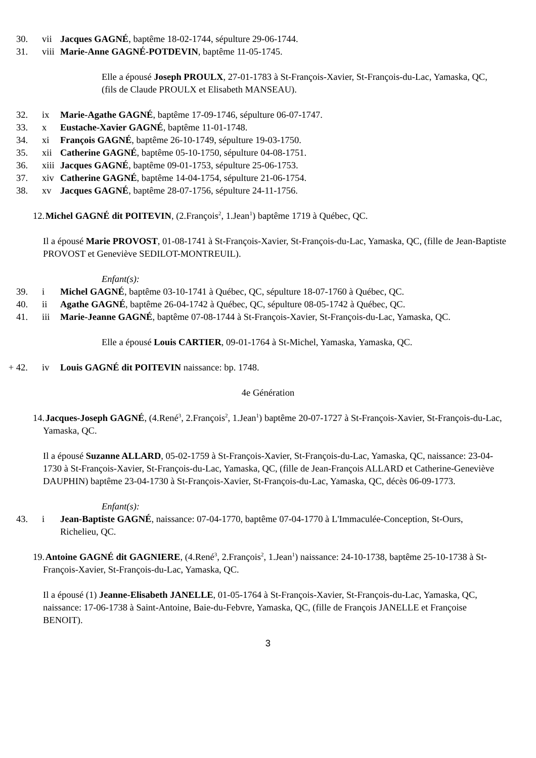30. vii Jacques GAGNÉ, baptême 18-02-1744, sépulture 29-06-1744.
31. viii
Marie-Anne GAGNÉ-POTDEVIN, baptême 11-05-1745.
Elle a épousé Joseph PROULX, 27-01-1783 à St-François-Xavier, St-François-du-Lac, Yamaska, QC, (fils de Claude PROULX et Elisabeth MANSEAU).
32. ix Marie-Agathe GAGNÉ, baptême 17-09-1746, sépulture 06-07-1747.
33. x Eustache-Xavier GAGNÉ, baptême 11-01-1748.
34. xi François GAGNÉ, baptême 26-10-1749, sépulture 19-03-1750.
35. xii Catherine GAGNÉ, baptême 05-10-1750, sépulture 04-08-1751.
36. xiii
Jacques GAGNÉ, baptême 09-01-1753, sépulture 25-06-1753.
37. xiv Catherine GAGNÉ, baptême 14-04-1754, sépulture 21-06-1754.
38. xv Jacques GAGNÉ, baptême 28-07-1756, sépulture 24-11-1756.
12.
Michel GAGNÉ dit POITEVIN, (2.François<sup>2</sup>, 1.Jean<sup>1</sup>) baptême 1719 à Québec, QC.
Il a épousé Marie PROVOST, 01-08-1741 à St-François-Xavier, St-François-du-Lac, Yamaska, QC, (fille de Jean-Baptiste PROVOST et Geneviève SEDILOT-MONTREUIL).
Enfant(s):
39. i Michel GAGNÉ, baptême 03-10-1741 à Québec, QC, sépulture 18-07-1760 à Québec, QC.
40. ii Agathe GAGNÉ, baptême 26-04-1742 à Québec, QC, sépulture 08-05-1742 à Québec, QC.
41. iii Marie-Jeanne GAGNÉ, baptême 07-08-1744 à St-François-Xavier, St-François-du-Lac, Yamaska, QC.
Elle a épousé Louis CARTIER, 09-01-1764 à St-Michel, Yamaska, Yamaska, QC.
+ 42.
iv Louis GAGNÉ dit POITEVIN naissance: bp. 1748.
4e Génération
14.
Jacques-Joseph GAGNÉ, (4.René<sup>3</sup>, 2.François<sup>2</sup>, 1.Jean<sup>1</sup>) baptême 20-07-1727 à St-François-Xavier, St-François-du-Lac, Yamaska, QC.
Il a épousé Suzanne ALLARD, 05-02-1759 à St-François-Xavier, St-François-du-Lac, Yamaska, QC, naissance: 23-04-1730 à St-François-Xavier, St-François-du-Lac, Yamaska, QC, (fille de Jean-François ALLARD et Catherine-Geneviève DAUPHIN) baptême 23-04-1730 à St-François-Xavier, St-François-du-Lac, Yamaska, QC, décès 06-09-1773.
Enfant(s):
43. i Jean-Baptiste GAGNÉ, naissance: 07-04-1770, baptême 07-04-1770 à L'Immaculée-Conception, St-Ours, Richelieu, QC.
19.
Antoine GAGNÉ dit GAGNIERE, (4.René<sup>3</sup>, 2.François<sup>2</sup>, 1.Jean<sup>1</sup>) naissance: 24-10-1738, baptême 25-10-1738 à St-François-Xavier, St-François-du-Lac, Yamaska, QC.
Il a épousé (1) Jeanne-Elisabeth JANELLE, 01-05-1764 à St-François-Xavier, St-François-du-Lac, Yamaska, QC, naissance: 17-06-1738 à Saint-Antoine, Baie-du-Febvre, Yamaska, QC, (fille de François JANELLE et Françoise BENOIT).
3